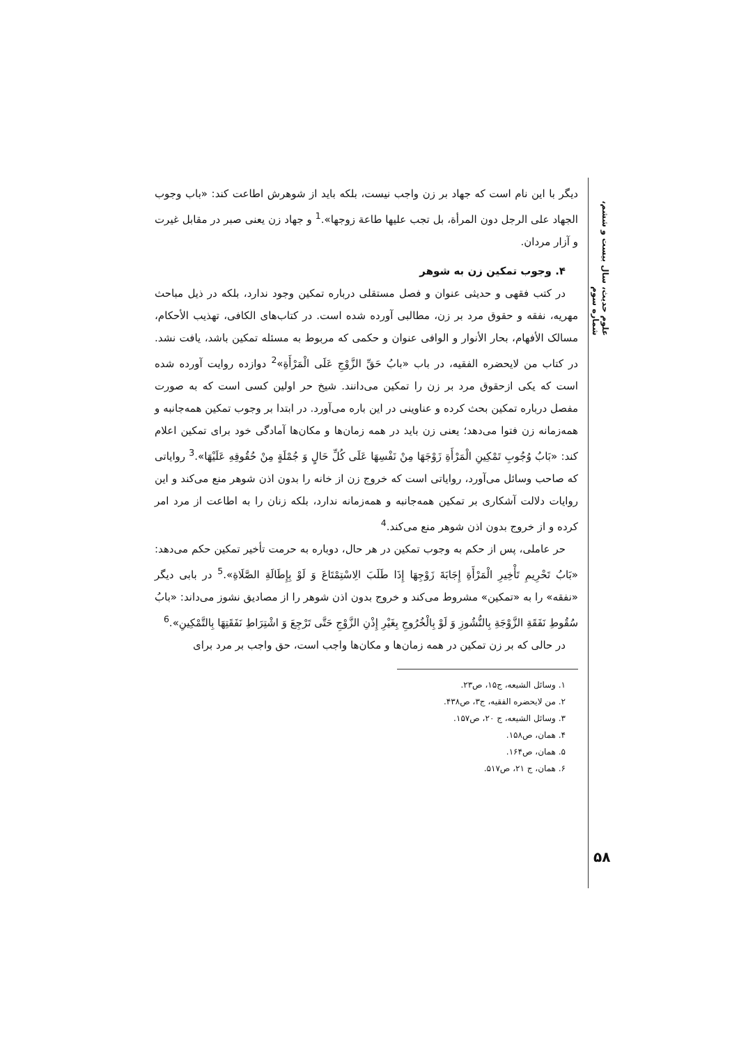دیگر با این نام است که جهاد بر زن واجب نیست، بلکه باید از شوهرش اطاعت کند: «باب وجوب الجهاد علی الرجل دون المرأة، بل تجب علیها طاعة زوجها».<sup>1</sup> و جهاد زن یعنی صبر در مقابل غیرت و آزار مردان.
۴. وجوب تمکین زن به شوهر
در کتب فقهی و حدیثی عنوان و فصل مستقلی درباره تمکین وجود ندارد، بلکه در ذیل مباحث مهریه، نفقه و حقوق مرد بر زن، مطالبی آورده شده است. در کتاب‌های الکافی، تهذیب الأحکام، مسالک الأفهام، بحار الأنوار و الوافی عنوان و حکمی که مربوط به مسئله تمکین باشد، یافت نشد. در کتاب من لایحضره الفقیه، در باب «بابُ حَقِّ الزَّوْجِ عَلَی الْمَرْأَةِ»<sup>2</sup> دوازده روایت آورده شده است که یکی ازحقوق مرد بر زن را تمکین می‌دانند. شیخ حر اولین کسی است که به صورت مفصل درباره تمکین بحث کرده و عناوینی در این باره می‌آورد. در ابتدا بر وجوب تمکین همه‌جانبه و همه‌زمانه زن فتوا می‌دهد؛ یعنی زن باید در همه زمان‌ها و مکان‌ها آمادگی خود برای تمکین اعلام کند: «بَابُ وُجُوبِ تَمْكِينِ الْمَرْأَةِ زَوْجَهَا مِنْ نَفْسِهَا عَلَى كُلِّ حَالٍ وَ جُمْلَةٍ مِنْ حُقُوقِهِ عَلَيْهَا».<sup>3</sup> روایاتی که صاحب وسائل می‌آورد، روایاتی است که خروج زن از خانه را بدون اذن شوهر منع می‌کند و این روایات دلالت آشکاری بر تمکین همه‌جانبه و همه‌زمانه ندارد، بلکه زنان را به اطاعت از مرد امر کرده و از خروج بدون اذن شوهر منع می‌کند.<sup>4</sup>
حر عاملی، پس از حکم به وجوب تمکین در هر حال، دوباره به حرمت تأخیر تمکین حکم می‌دهد: «بَابُ تَحْرِيمِ تَأْخِيرِ الْمَرْأَةِ إِجَابَةَ زَوْجِهَا إِذَا طَلَبَ الِاسْتِمْتَاعَ وَ لَوْ بِإِطَالَةِ الصَّلَاةِ».<sup>5</sup> در بابی دیگر «نفقه» را به «تمکین» مشروط می‌کند و خروج بدون اذن شوهر را از مصادیق نشوز می‌داند: «بابُ سُقُوطِ نَفَقَةِ الزَّوْجَةِ بِالنُّشُوزِ وَ لَوْ بِالْخُرُوجِ بِغَيْرِ إِذْنِ الزَّوْجِ حَتَّى تَرْجِعَ وَ اشْتِرَاطِ نَفَقَتِهَا بِالتَّمْكِينِ».<sup>6</sup>
در حالی که بر زن تمکین در همه زمان‌ها و مکان‌ها واجب است، حق واجب بر مرد برای
۱. وسائل الشیعه، ج۱۵، ص۲۳.
۲. من لایحضره الفقیه، ج۳، ص۴۳۸.
۳. وسائل الشیعه، ج ۲۰، ص۱۵۷.
۴. همان، ص۱۵۸.
۵. همان، ص۱۶۴.
۶. همان، ج ۲۱، ص۵۱۷.
علوم حدیث، سال بیست و ششم، شماره سوم
۵۸